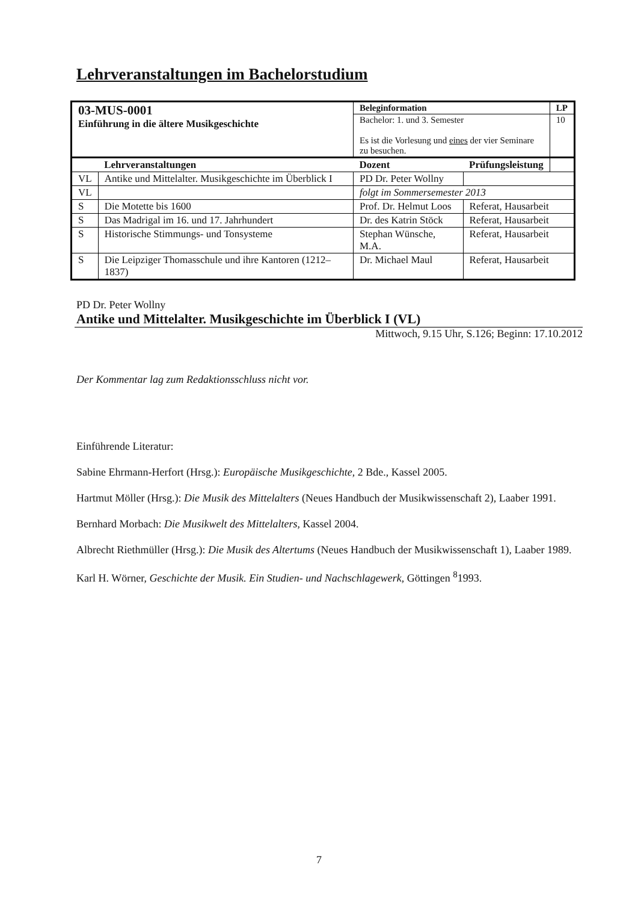Lehrveranstaltungen im Bachelorstudium
| 03-MUS-0001 Einführung in die ältere Musikgeschichte | | Beleginformation | | LP |
| | | Bachelor: 1. und 3. Semester Es ist die Vorlesung und eines der vier Seminare zu besuchen. | | 10 |
| | Lehrveranstaltungen | Dozent | Prüfungsleistung | |
| VL | Antike und Mittelalter. Musikgeschichte im Überblick I | PD Dr. Peter Wollny | | |
| VL | | folgt im Sommersemester 2013 | | |
| S | Die Motette bis 1600 | Prof. Dr. Helmut Loos | Referat, Hausarbeit | |
| S | Das Madrigal im 16. und 17. Jahrhundert | Dr. des Katrin Stöck | Referat, Hausarbeit | |
| S | Historische Stimmungs- und Tonsysteme | Stephan Wünsche, M.A. | Referat, Hausarbeit | |
| S | Die Leipziger Thomasschule und ihre Kantoren (1212–1837) | Dr. Michael Maul | Referat, Hausarbeit | |
PD Dr. Peter Wollny
Antike und Mittelalter. Musikgeschichte im Überblick I (VL)
Mittwoch, 9.15 Uhr, S.126; Beginn: 17.10.2012
Der Kommentar lag zum Redaktionsschluss nicht vor.
Einführende Literatur:
Sabine Ehrmann-Herfort (Hrsg.): Europäische Musikgeschichte, 2 Bde., Kassel 2005.
Hartmut Möller (Hrsg.): Die Musik des Mittelalters (Neues Handbuch der Musikwissenschaft 2), Laaber 1991.
Bernhard Morbach: Die Musikwelt des Mittelalters, Kassel 2004.
Albrecht Riethmüller (Hrsg.): Die Musik des Altertums (Neues Handbuch der Musikwissenschaft 1), Laaber 1989.
Karl H. Wörner, Geschichte der Musik. Ein Studien- und Nachschlagewerk, Göttingen <sup>8</sup>1993.
7